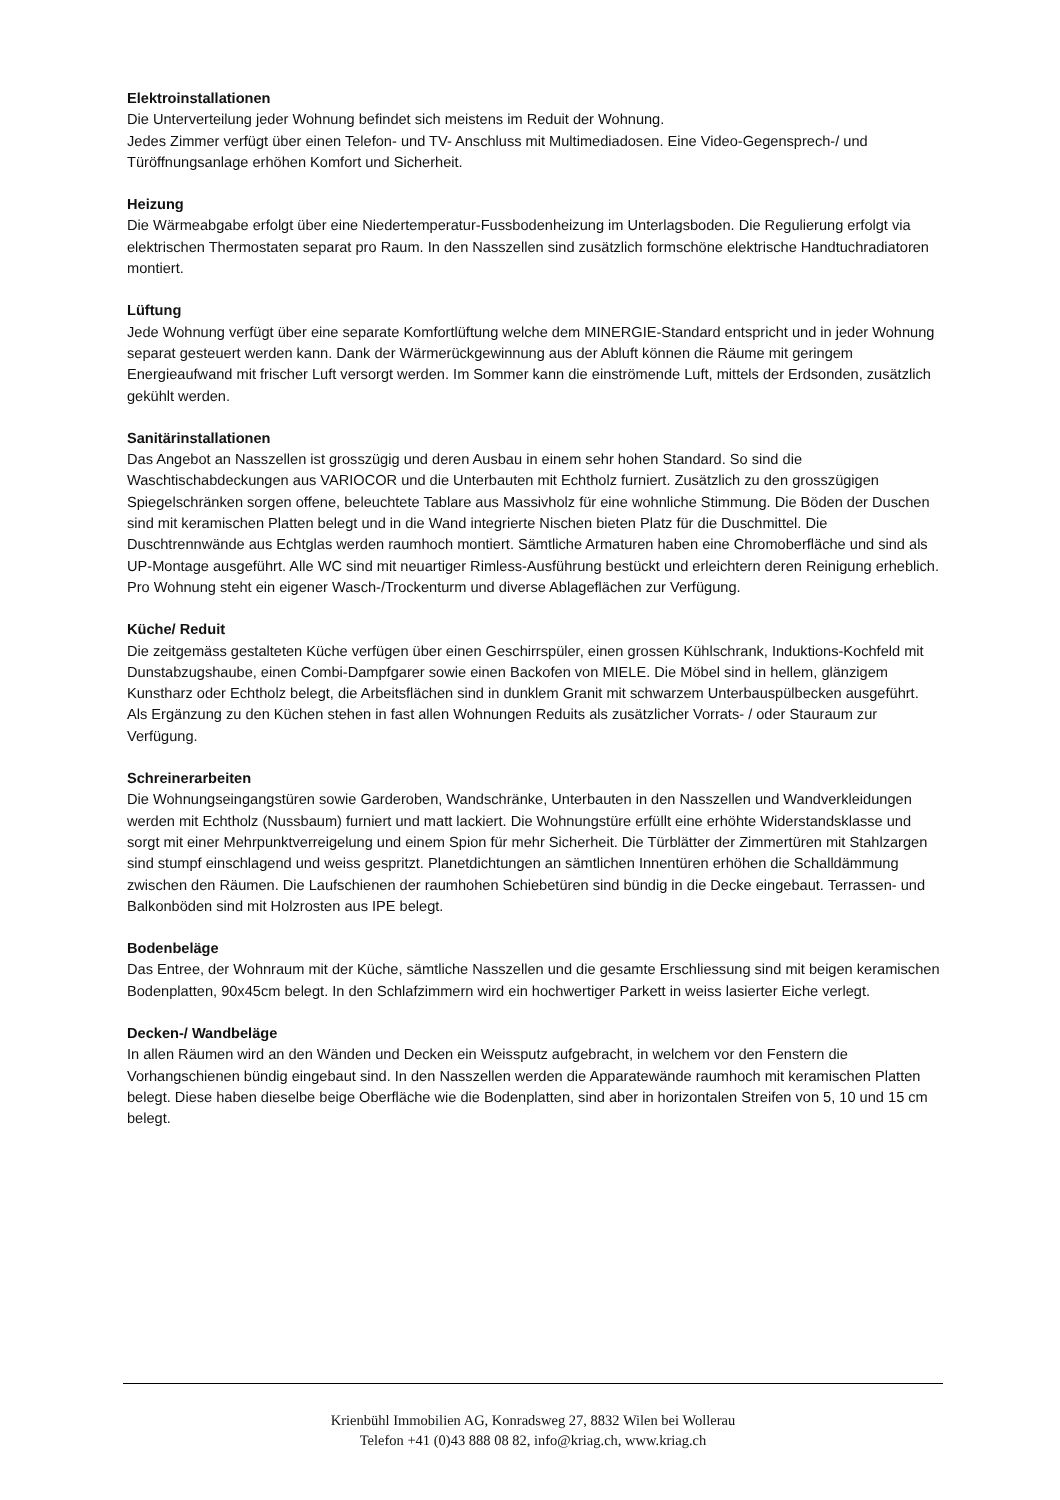Elektroinstallationen
Die Unterverteilung jeder Wohnung befindet sich meistens im Reduit der Wohnung.
Jedes Zimmer verfügt über einen Telefon- und TV- Anschluss mit Multimediadosen. Eine Video-Gegensprech-/ und Türöffnungsanlage erhöhen Komfort und Sicherheit.
Heizung
Die Wärmeabgabe erfolgt über eine Niedertemperatur-Fussbodenheizung im Unterlagsboden. Die Regulierung erfolgt via elektrischen Thermostaten separat pro Raum. In den Nasszellen sind zusätzlich formschöne elektrische Handtuchradiatoren montiert.
Lüftung
Jede Wohnung verfügt über eine separate Komfortlüftung welche dem MINERGIE-Standard entspricht und in jeder Wohnung separat gesteuert werden kann. Dank der Wärmerückgewinnung aus der Abluft können die Räume mit geringem Energieaufwand mit frischer Luft versorgt werden. Im Sommer kann die einströmende Luft, mittels der Erdsonden, zusätzlich gekühlt werden.
Sanitärinstallationen
Das Angebot an Nasszellen ist grosszügig und deren Ausbau in einem sehr hohen Standard. So sind die Waschtischabdeckungen aus VARIOCOR und die Unterbauten mit Echtholz furniert. Zusätzlich zu den grosszügigen Spiegelschränken sorgen offene, beleuchtete Tablare aus Massivholz für eine wohnliche Stimmung. Die Böden der Duschen sind mit keramischen Platten belegt und in die Wand integrierte Nischen bieten Platz für die Duschmittel. Die Duschtrennwände aus Echtglas werden raumhoch montiert. Sämtliche Armaturen haben eine Chromoberfläche und sind als UP-Montage ausgeführt. Alle WC sind mit neuartiger Rimless-Ausführung bestückt und erleichtern deren Reinigung erheblich. Pro Wohnung steht ein eigener Wasch-/Trockenturm und diverse Ablageflächen zur Verfügung.
Küche/ Reduit
Die zeitgemäss gestalteten Küche verfügen über einen Geschirrspüler, einen grossen Kühlschrank, Induktions-Kochfeld mit Dunstabzugshaube, einen Combi-Dampfgarer sowie einen Backofen von MIELE. Die Möbel sind in hellem, glänzigem Kunstharz oder Echtholz belegt, die Arbeitsflächen sind in dunklem Granit mit schwarzem Unterbauspülbecken ausgeführt. Als Ergänzung zu den Küchen stehen in fast allen Wohnungen Reduits als zusätzlicher Vorrats- / oder Stauraum zur Verfügung.
Schreinerarbeiten
Die Wohnungseingangstüren sowie Garderoben, Wandschränke, Unterbauten in den Nasszellen und Wandverkleidungen werden mit Echtholz (Nussbaum) furniert und matt lackiert. Die Wohnungstüre erfüllt eine erhöhte Widerstandsklasse und sorgt mit einer Mehrpunktverreigelung und einem Spion für mehr Sicherheit. Die Türblätter der Zimmertüren mit Stahlzargen sind stumpf einschlagend und weiss gespritzt. Planetdichtungen an sämtlichen Innentüren erhöhen die Schalldämmung zwischen den Räumen. Die Laufschienen der raumhohen Schiebetüren sind bündig in die Decke eingebaut. Terrassen- und Balkonböden sind mit Holzrosten aus IPE belegt.
Bodenbeläge
Das Entree, der Wohnraum mit der Küche, sämtliche Nasszellen und die gesamte Erschliessung sind mit beigen keramischen Bodenplatten, 90x45cm belegt. In den Schlafzimmern wird ein hochwertiger Parkett in weiss lasierter Eiche verlegt.
Decken-/ Wandbeläge
In allen Räumen wird an den Wänden und Decken ein Weissputz aufgebracht, in welchem vor den Fenstern die Vorhangschienen bündig eingebaut sind. In den Nasszellen werden die Apparatewände raumhoch mit keramischen Platten belegt. Diese haben dieselbe beige Oberfläche wie die Bodenplatten, sind aber in horizontalen Streifen von 5, 10 und 15 cm belegt.
Krienbühl Immobilien AG, Konradsweg 27, 8832 Wilen bei Wollerau
Telefon +41 (0)43 888 08 82, info@kriag.ch, www.kriag.ch